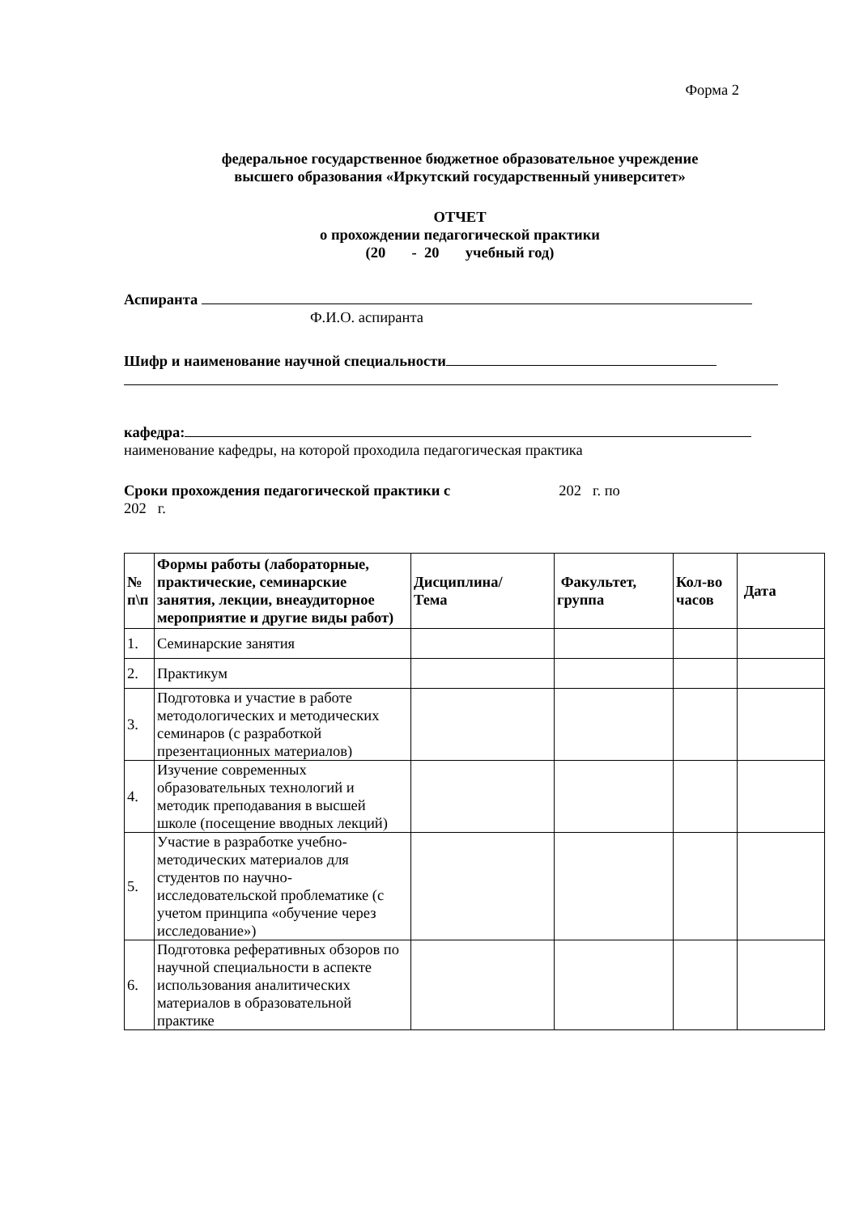Форма 2
федеральное государственное бюджетное образовательное учреждение
высшего образования «Иркутский государственный университет»
ОТЧЕТ
о прохождении педагогической практики
(20 - 20 учебный год)
Аспиранта
Ф.И.О. аспиранта
Шифр и наименование научной специальности
кафедра:
наименование кафедры, на которой проходила педагогическая практика
Сроки прохождения педагогической практики с 202 г. по
202 г.
| № п\п | Формы работы (лабораторные, практические, семинарские занятия, лекции, внеаудиторное мероприятие и другие виды работ) | Дисциплина/ Тема | Факультет, группа | Кол-во часов | Дата |
| --- | --- | --- | --- | --- | --- |
| 1. | Семинарские занятия | | | | |
| 2. | Практикум | | | | |
| 3. | Подготовка и участие в работе методологических и методических семинаров (с разработкой презентационных материалов) | | | | |
| 4. | Изучение современных образовательных технологий и методик преподавания в высшей школе (посещение вводных лекций) | | | | |
| 5. | Участие в разработке учебно-методических материалов для студентов по научно-исследовательской проблематике (с учетом принципа «обучение через исследование») | | | | |
| 6. | Подготовка реферативных обзоров по научной специальности в аспекте использования аналитических материалов в образовательной практике | | | | |